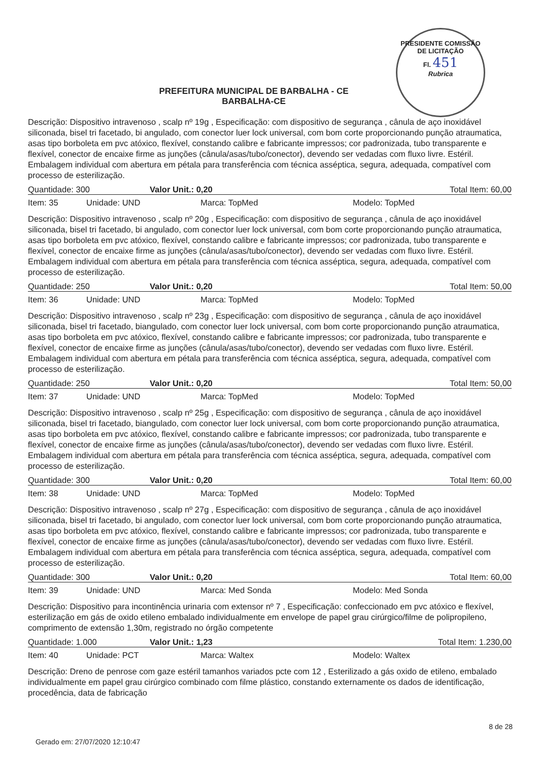PRESIDENTE COMISSÃO DE LICITAÇÃO
Fl. 451
Rubrica
PREFEITURA MUNICIPAL DE BARBALHA - CE
BARBALHA-CE
Descrição: Dispositivo intravenoso , scalp nº 19g , Especificação: com dispositivo de segurança , cânula de aço inoxidável siliconada, bisel tri facetado, bi angulado, com conector luer lock universal, com bom corte proporcionando punção atraumatica, asas tipo borboleta em pvc atóxico, flexível, constando calibre e fabricante impressos; cor padronizada, tubo transparente e flexível, conector de encaixe firme as junções (cânula/asas/tubo/conector), devendo ser vedadas com fluxo livre. Estéril. Embalagem individual com abertura em pétala para transferência com técnica asséptica, segura, adequada, compatível com processo de esterilização.
Quantidade: 300 Valor Unit.: 0,20 Total Item: 60,00
Item: 35 Unidade: UND Marca: TopMed Modelo: TopMed
Descrição: Dispositivo intravenoso , scalp nº 20g , Especificação: com dispositivo de segurança , cânula de aço inoxidável siliconada, bisel tri facetado, bi angulado, com conector luer lock universal, com bom corte proporcionando punção atraumatica, asas tipo borboleta em pvc atóxico, flexível, constando calibre e fabricante impressos; cor padronizada, tubo transparente e flexível, conector de encaixe firme as junções (cânula/asas/tubo/conector), devendo ser vedadas com fluxo livre. Estéril. Embalagem individual com abertura em pétala para transferência com técnica asséptica, segura, adequada, compatível com processo de esterilização.
Quantidade: 250 Valor Unit.: 0,20 Total Item: 50,00
Item: 36 Unidade: UND Marca: TopMed Modelo: TopMed
Descrição: Dispositivo intravenoso , scalp nº 23g , Especificação: com dispositivo de segurança , cânula de aço inoxidável siliconada, bisel tri facetado, biangulado, com conector luer lock universal, com bom corte proporcionando punção atraumatica, asas tipo borboleta em pvc atóxico, flexível, constando calibre e fabricante impressos; cor padronizada, tubo transparente e flexível, conector de encaixe firme as junções (cânula/asas/tubo/conector), devendo ser vedadas com fluxo livre. Estéril. Embalagem individual com abertura em pétala para transferência com técnica asséptica, segura, adequada, compatível com processo de esterilização.
Quantidade: 250 Valor Unit.: 0,20 Total Item: 50,00
Item: 37 Unidade: UND Marca: TopMed Modelo: TopMed
Descrição: Dispositivo intravenoso , scalp nº 25g , Especificação: com dispositivo de segurança , cânula de aço inoxidável siliconada, bisel tri facetado, biangulado, com conector luer lock universal, com bom corte proporcionando punção atraumatica, asas tipo borboleta em pvc atóxico, flexível, constando calibre e fabricante impressos; cor padronizada, tubo transparente e flexível, conector de encaixe firme as junções (cânula/asas/tubo/conector), devendo ser vedadas com fluxo livre. Estéril. Embalagem individual com abertura em pétala para transferência com técnica asséptica, segura, adequada, compatível com processo de esterilização.
Quantidade: 300 Valor Unit.: 0,20 Total Item: 60,00
Item: 38 Unidade: UND Marca: TopMed Modelo: TopMed
Descrição: Dispositivo intravenoso , scalp nº 27g , Especificação: com dispositivo de segurança , cânula de aço inoxidável siliconada, bisel tri facetado, bi angulado, com conector luer lock universal, com bom corte proporcionando punção atraumatica, asas tipo borboleta em pvc atóxico, flexível, constando calibre e fabricante impressos; cor padronizada, tubo transparente e flexível, conector de encaixe firme as junções (cânula/asas/tubo/conector), devendo ser vedadas com fluxo livre. Estéril. Embalagem individual com abertura em pétala para transferência com técnica asséptica, segura, adequada, compatível com processo de esterilização.
Quantidade: 300 Valor Unit.: 0,20 Total Item: 60,00
Item: 39 Unidade: UND Marca: Med Sonda Modelo: Med Sonda
Descrição: Dispositivo para incontinência urinaria com extensor nº 7 , Especificação: confeccionado em pvc atóxico e flexível, esterilização em gás de oxido etileno embalado individualmente em envelope de papel grau cirúrgico/filme de polipropileno, comprimento de extensão 1,30m, registrado no órgão competente
Quantidade: 1.000 Valor Unit.: 1,23 Total Item: 1.230,00
Item: 40 Unidade: PCT Marca: Waltex Modelo: Waltex
Descrição: Dreno de penrose com gaze estéril tamanhos variados pcte com 12 , Esterilizado a gás oxido de etileno, embalado individualmente em papel grau cirúrgico combinado com filme plástico, constando externamente os dados de identificação, procedência, data de fabricação
Gerado em: 27/07/2020 12:10:47 8 de 28